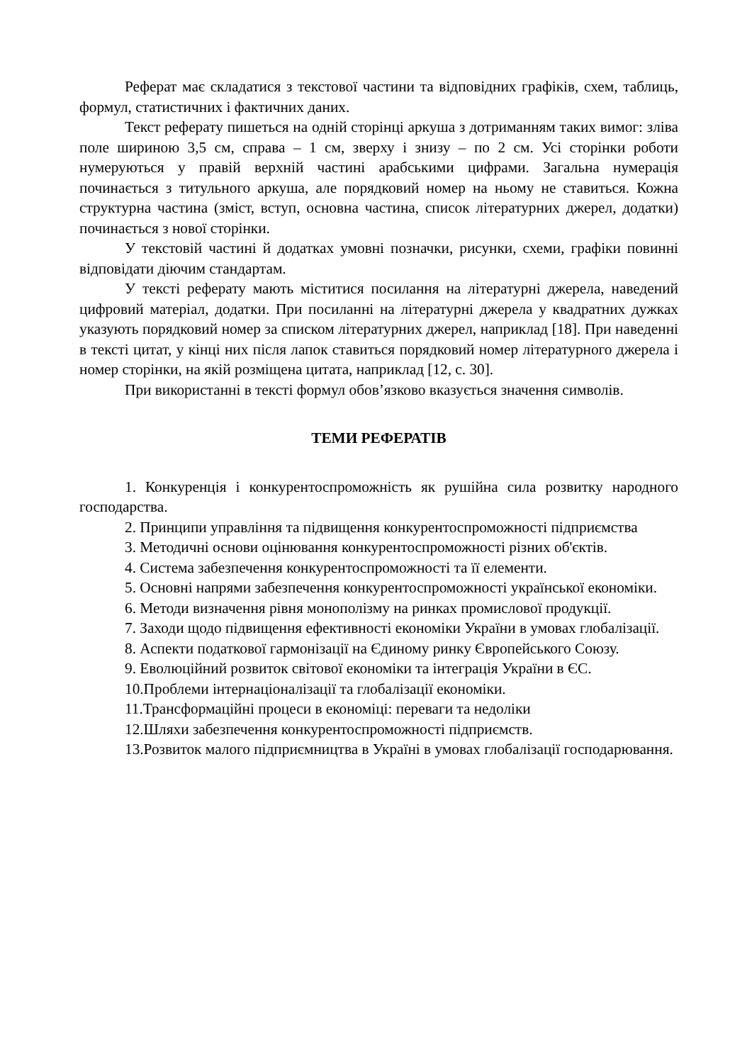Реферат має складатися з текстової частини та відповідних графіків, схем, таблиць, формул, статистичних і фактичних даних.
Текст реферату пишеться на одній сторінці аркуша з дотриманням таких вимог: зліва поле шириною 3,5 см, справа – 1 см, зверху і знизу – по 2 см. Усі сторінки роботи нумеруються у правій верхній частині арабськими цифрами. Загальна нумерація починається з титульного аркуша, але порядковий номер на ньому не ставиться. Кожна структурна частина (зміст, вступ, основна частина, список літературних джерел, додатки) починається з нової сторінки.
У текстовій частині й додатках умовні позначки, рисунки, схеми, графіки повинні відповідати діючим стандартам.
У тексті реферату мають міститися посилання на літературні джерела, наведений цифровий матеріал, додатки. При посиланні на літературні джерела у квадратних дужках указують порядковий номер за списком літературних джерел, наприклад [18]. При наведенні в тексті цитат, у кінці них після лапок ставиться порядковий номер літературного джерела і номер сторінки, на якій розміщена цитата, наприклад [12, с. 30].
При використанні в тексті формул обов’язково вказується значення символів.
ТЕМИ РЕФЕРАТІВ
1. Конкуренція і конкурентоспроможність як рушійна сила розвитку народного господарства.
2. Принципи управління та підвищення конкурентоспроможності підприємства
3. Методичні основи оцінювання конкурентоспроможності різних об'єктів.
4. Система забезпечення конкурентоспроможності та її елементи.
5. Основні напрями забезпечення конкурентоспроможності української економіки.
6. Методи визначення рівня монополізму на ринках промислової продукції.
7. Заходи щодо підвищення ефективності економіки України в умовах глобалізації.
8. Аспекти податкової гармонізації на Єдиному ринку Європейського Союзу.
9. Еволюційний розвиток світової економіки та інтеграція України в ЄС.
10.Проблеми інтернаціоналізації та глобалізації економіки.
11.Трансформаційні процеси в економіці: переваги та недоліки
12.Шляхи забезпечення конкурентоспроможності підприємств.
13.Розвиток малого підприємництва в Україні в умовах глобалізації господарювання.